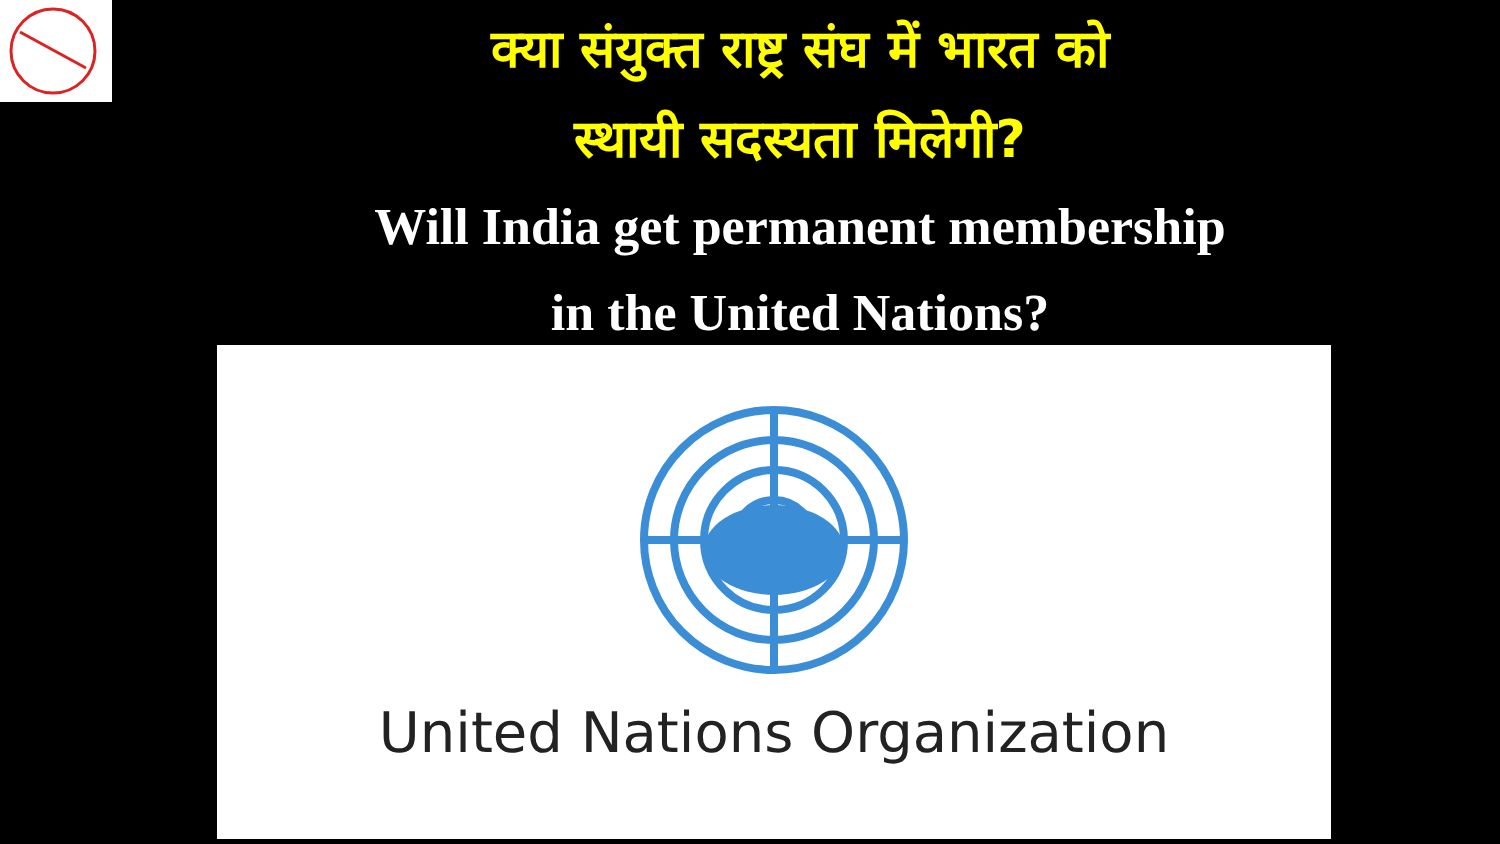क्या संयुक्त राष्ट्र संघ में भारत को
स्थायी सदस्यता मिलेगी?
Will India get permanent membership
in the United Nations?
United Nations Organization